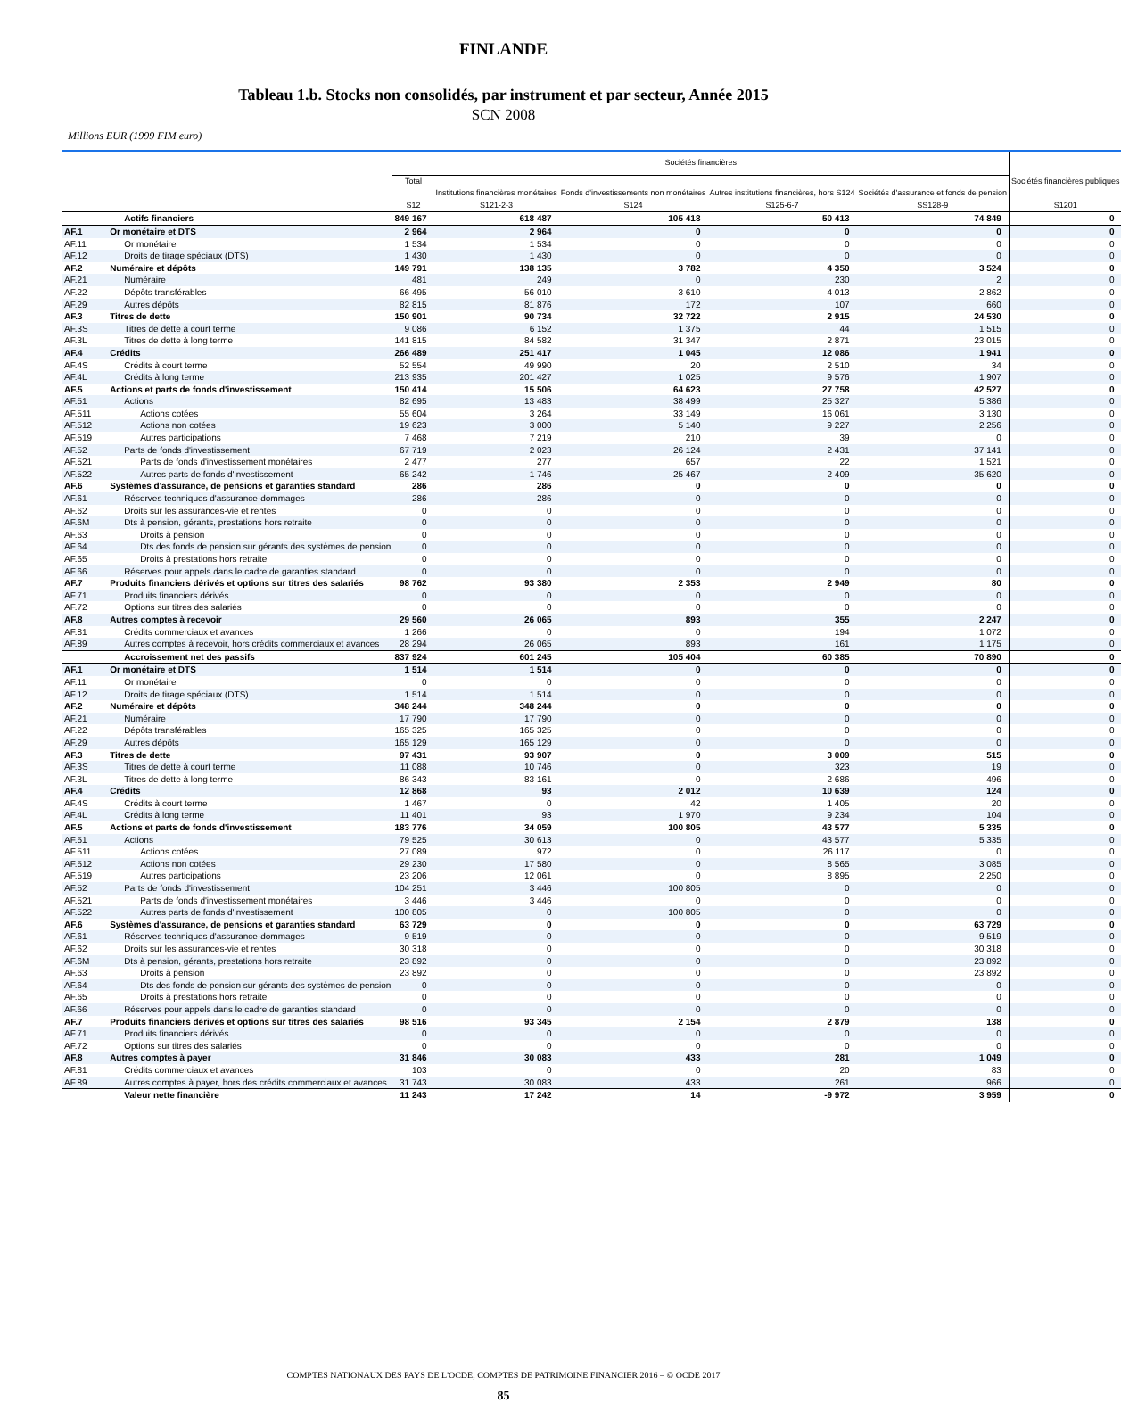FINLANDE
Tableau 1.b. Stocks non consolidés, par instrument et par secteur, Année 2015
SCN 2008
Millions EUR (1999 FIM euro)
| | | Sociétés financières | | | | | Sociétés financières publiques S1201 |
| --- | --- | --- | --- | --- | --- | --- | --- |
| | | Total S12 | Institutions financières monétaires S121-2-3 | Fonds d'investissements non monétaires S124 | Autres institutions financières, hors S124 S125-6-7 | Sociétés d'assurance et fonds de pension SS128-9 | |
| | Actifs financiers | 849 167 | 618 487 | 105 418 | 50 413 | 74 849 | 0 |
| AF.1 | Or monétaire et DTS | 2 964 | 2 964 | 0 | 0 | 0 | 0 |
| AF.11 | Or monétaire | 1 534 | 1 534 | 0 | 0 | 0 | 0 |
| AF.12 | Droits de tirage spéciaux (DTS) | 1 430 | 1 430 | 0 | 0 | 0 | 0 |
| AF.2 | Numéraire et dépôts | 149 791 | 138 135 | 3 782 | 4 350 | 3 524 | 0 |
| AF.21 | Numéraire | 481 | 249 | 0 | 230 | 2 | 0 |
| AF.22 | Dépôts transférables | 66 495 | 56 010 | 3 610 | 4 013 | 2 862 | 0 |
| AF.29 | Autres dépôts | 82 815 | 81 876 | 172 | 107 | 660 | 0 |
| AF.3 | Titres de dette | 150 901 | 90 734 | 32 722 | 2 915 | 24 530 | 0 |
| AF.3S | Titres de dette à court terme | 9 086 | 6 152 | 1 375 | 44 | 1 515 | 0 |
| AF.3L | Titres de dette à long terme | 141 815 | 84 582 | 31 347 | 2 871 | 23 015 | 0 |
| AF.4 | Crédits | 266 489 | 251 417 | 1 045 | 12 086 | 1 941 | 0 |
| AF.4S | Crédits à court terme | 52 554 | 49 990 | 20 | 2 510 | 34 | 0 |
| AF.4L | Crédits à long terme | 213 935 | 201 427 | 1 025 | 9 576 | 1 907 | 0 |
| AF.5 | Actions et parts de fonds d'investissement | 150 414 | 15 506 | 64 623 | 27 758 | 42 527 | 0 |
| AF.51 | Actions | 82 695 | 13 483 | 38 499 | 25 327 | 5 386 | 0 |
| AF.511 | Actions cotées | 55 604 | 3 264 | 33 149 | 16 061 | 3 130 | 0 |
| AF.512 | Actions non cotées | 19 623 | 3 000 | 5 140 | 9 227 | 2 256 | 0 |
| AF.519 | Autres participations | 7 468 | 7 219 | 210 | 39 | 0 | 0 |
| AF.52 | Parts de fonds d'investissement | 67 719 | 2 023 | 26 124 | 2 431 | 37 141 | 0 |
| AF.521 | Parts de fonds d'investissement monétaires | 2 477 | 277 | 657 | 22 | 1 521 | 0 |
| AF.522 | Autres parts de fonds d'investissement | 65 242 | 1 746 | 25 467 | 2 409 | 35 620 | 0 |
| AF.6 | Systèmes d'assurance, de pensions et garanties standard | 286 | 286 | 0 | 0 | 0 | 0 |
| AF.61 | Réserves techniques d'assurance-dommages | 286 | 286 | 0 | 0 | 0 | 0 |
| AF.62 | Droits sur les assurances-vie et rentes | 0 | 0 | 0 | 0 | 0 | 0 |
| AF.6M | Dts à pension, gérants, prestations hors retraite | 0 | 0 | 0 | 0 | 0 | 0 |
| AF.63 | Droits à pension | 0 | 0 | 0 | 0 | 0 | 0 |
| AF.64 | Dts des fonds de pension sur gérants des systèmes de pension | 0 | 0 | 0 | 0 | 0 | 0 |
| AF.65 | Droits à prestations hors retraite | 0 | 0 | 0 | 0 | 0 | 0 |
| AF.66 | Réserves pour appels dans le cadre de garanties standard | 0 | 0 | 0 | 0 | 0 | 0 |
| AF.7 | Produits financiers dérivés et options sur titres des salariés | 98 762 | 93 380 | 2 353 | 2 949 | 80 | 0 |
| AF.71 | Produits financiers dérivés | 0 | 0 | 0 | 0 | 0 | 0 |
| AF.72 | Options sur titres des salariés | 0 | 0 | 0 | 0 | 0 | 0 |
| AF.8 | Autres comptes à recevoir | 29 560 | 26 065 | 893 | 355 | 2 247 | 0 |
| AF.81 | Crédits commerciaux et avances | 1 266 | 0 | 0 | 194 | 1 072 | 0 |
| AF.89 | Autres comptes à recevoir, hors crédits commerciaux et avances | 28 294 | 26 065 | 893 | 161 | 1 175 | 0 |
| | Accroissement net des passifs | 837 924 | 601 245 | 105 404 | 60 385 | 70 890 | 0 |
| AF.1 | Or monétaire et DTS | 1 514 | 1 514 | 0 | 0 | 0 | 0 |
| AF.11 | Or monétaire | 0 | 0 | 0 | 0 | 0 | 0 |
| AF.12 | Droits de tirage spéciaux (DTS) | 1 514 | 1 514 | 0 | 0 | 0 | 0 |
| AF.2 | Numéraire et dépôts | 348 244 | 348 244 | 0 | 0 | 0 | 0 |
| AF.21 | Numéraire | 17 790 | 17 790 | 0 | 0 | 0 | 0 |
| AF.22 | Dépôts transférables | 165 325 | 165 325 | 0 | 0 | 0 | 0 |
| AF.29 | Autres dépôts | 165 129 | 165 129 | 0 | 0 | 0 | 0 |
| AF.3 | Titres de dette | 97 431 | 93 907 | 0 | 3 009 | 515 | 0 |
| AF.3S | Titres de dette à court terme | 11 088 | 10 746 | 0 | 323 | 19 | 0 |
| AF.3L | Titres de dette à long terme | 86 343 | 83 161 | 0 | 2 686 | 496 | 0 |
| AF.4 | Crédits | 12 868 | 93 | 2 012 | 10 639 | 124 | 0 |
| AF.4S | Crédits à court terme | 1 467 | 0 | 42 | 1 405 | 20 | 0 |
| AF.4L | Crédits à long terme | 11 401 | 93 | 1 970 | 9 234 | 104 | 0 |
| AF.5 | Actions et parts de fonds d'investissement | 183 776 | 34 059 | 100 805 | 43 577 | 5 335 | 0 |
| AF.51 | Actions | 79 525 | 30 613 | 0 | 43 577 | 5 335 | 0 |
| AF.511 | Actions cotées | 27 089 | 972 | 0 | 26 117 | 0 | 0 |
| AF.512 | Actions non cotées | 29 230 | 17 580 | 0 | 8 565 | 3 085 | 0 |
| AF.519 | Autres participations | 23 206 | 12 061 | 0 | 8 895 | 2 250 | 0 |
| AF.52 | Parts de fonds d'investissement | 104 251 | 3 446 | 100 805 | 0 | 0 | 0 |
| AF.521 | Parts de fonds d'investissement monétaires | 3 446 | 3 446 | 0 | 0 | 0 | 0 |
| AF.522 | Autres parts de fonds d'investissement | 100 805 | 0 | 100 805 | 0 | 0 | 0 |
| AF.6 | Systèmes d'assurance, de pensions et garanties standard | 63 729 | 0 | 0 | 0 | 63 729 | 0 |
| AF.61 | Réserves techniques d'assurance-dommages | 9 519 | 0 | 0 | 0 | 9 519 | 0 |
| AF.62 | Droits sur les assurances-vie et rentes | 30 318 | 0 | 0 | 0 | 30 318 | 0 |
| AF.6M | Dts à pension, gérants, prestations hors retraite | 23 892 | 0 | 0 | 0 | 23 892 | 0 |
| AF.63 | Droits à pension | 23 892 | 0 | 0 | 0 | 23 892 | 0 |
| AF.64 | Dts des fonds de pension sur gérants des systèmes de pension | 0 | 0 | 0 | 0 | 0 | 0 |
| AF.65 | Droits à prestations hors retraite | 0 | 0 | 0 | 0 | 0 | 0 |
| AF.66 | Réserves pour appels dans le cadre de garanties standard | 0 | 0 | 0 | 0 | 0 | 0 |
| AF.7 | Produits financiers dérivés et options sur titres des salariés | 98 516 | 93 345 | 2 154 | 2 879 | 138 | 0 |
| AF.71 | Produits financiers dérivés | 0 | 0 | 0 | 0 | 0 | 0 |
| AF.72 | Options sur titres des salariés | 0 | 0 | 0 | 0 | 0 | 0 |
| AF.8 | Autres comptes à payer | 31 846 | 30 083 | 433 | 281 | 1 049 | 0 |
| AF.81 | Crédits commerciaux et avances | 103 | 0 | 0 | 20 | 83 | 0 |
| AF.89 | Autres comptes à payer, hors des crédits commerciaux et avances | 31 743 | 30 083 | 433 | 261 | 966 | 0 |
| | Valeur nette financière | 11 243 | 17 242 | 14 | -9 972 | 3 959 | 0 |
COMPTES NATIONAUX DES PAYS DE L'OCDE, COMPTES DE PATRIMOINE FINANCIER 2016 – © OCDE 2017
85